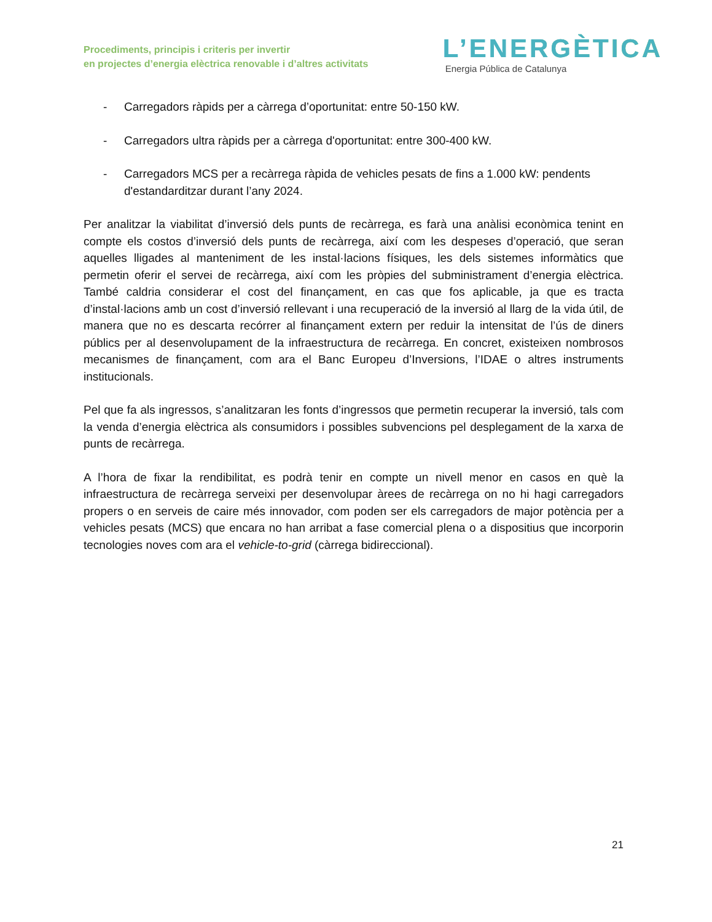Procediments, principis i criteris per invertir
en projectes d’energia elèctrica renovable i d’altres activitats
L’ENERGÈTICA
Energia Pública de Catalunya
- Carregadors ràpids per a càrrega d’oportunitat: entre 50-150 kW.
- Carregadors ultra ràpids per a càrrega d'oportunitat: entre 300-400 kW.
- Carregadors MCS per a recàrrega ràpida de vehicles pesats de fins a 1.000 kW: pendents d'estandarditzar durant l’any 2024.
Per analitzar la viabilitat d’inversió dels punts de recàrrega, es farà una anàlisi econòmica tenint en compte els costos d’inversió dels punts de recàrrega, així com les despeses d’operació, que seran aquelles lligades al manteniment de les instal·lacions físiques, les dels sistemes informàtics que permetin oferir el servei de recàrrega, així com les pròpies del subministrament d’energia elèctrica. També caldria considerar el cost del finançament, en cas que fos aplicable, ja que es tracta d’instal·lacions amb un cost d’inversió rellevant i una recuperació de la inversió al llarg de la vida útil, de manera que no es descarta recórrer al finançament extern per reduir la intensitat de l’ús de diners públics per al desenvolupament de la infraestructura de recàrrega. En concret, existeixen nombrosos mecanismes de finançament, com ara el Banc Europeu d’Inversions, l’IDAE o altres instruments institucionals.
Pel que fa als ingressos, s’analitzaran les fonts d’ingressos que permetin recuperar la inversió, tals com la venda d’energia elèctrica als consumidors i possibles subvencions pel desplegament de la xarxa de punts de recàrrega.
A l’hora de fixar la rendibilitat, es podrà tenir en compte un nivell menor en casos en què la infraestructura de recàrrega serveixi per desenvolupar àrees de recàrrega on no hi hagi carregadors propers o en serveis de caire més innovador, com poden ser els carregadors de major potència per a vehicles pesats (MCS) que encara no han arribat a fase comercial plena o a dispositius que incorporin tecnologies noves com ara el vehicle-to-grid (càrrega bidireccional).
21